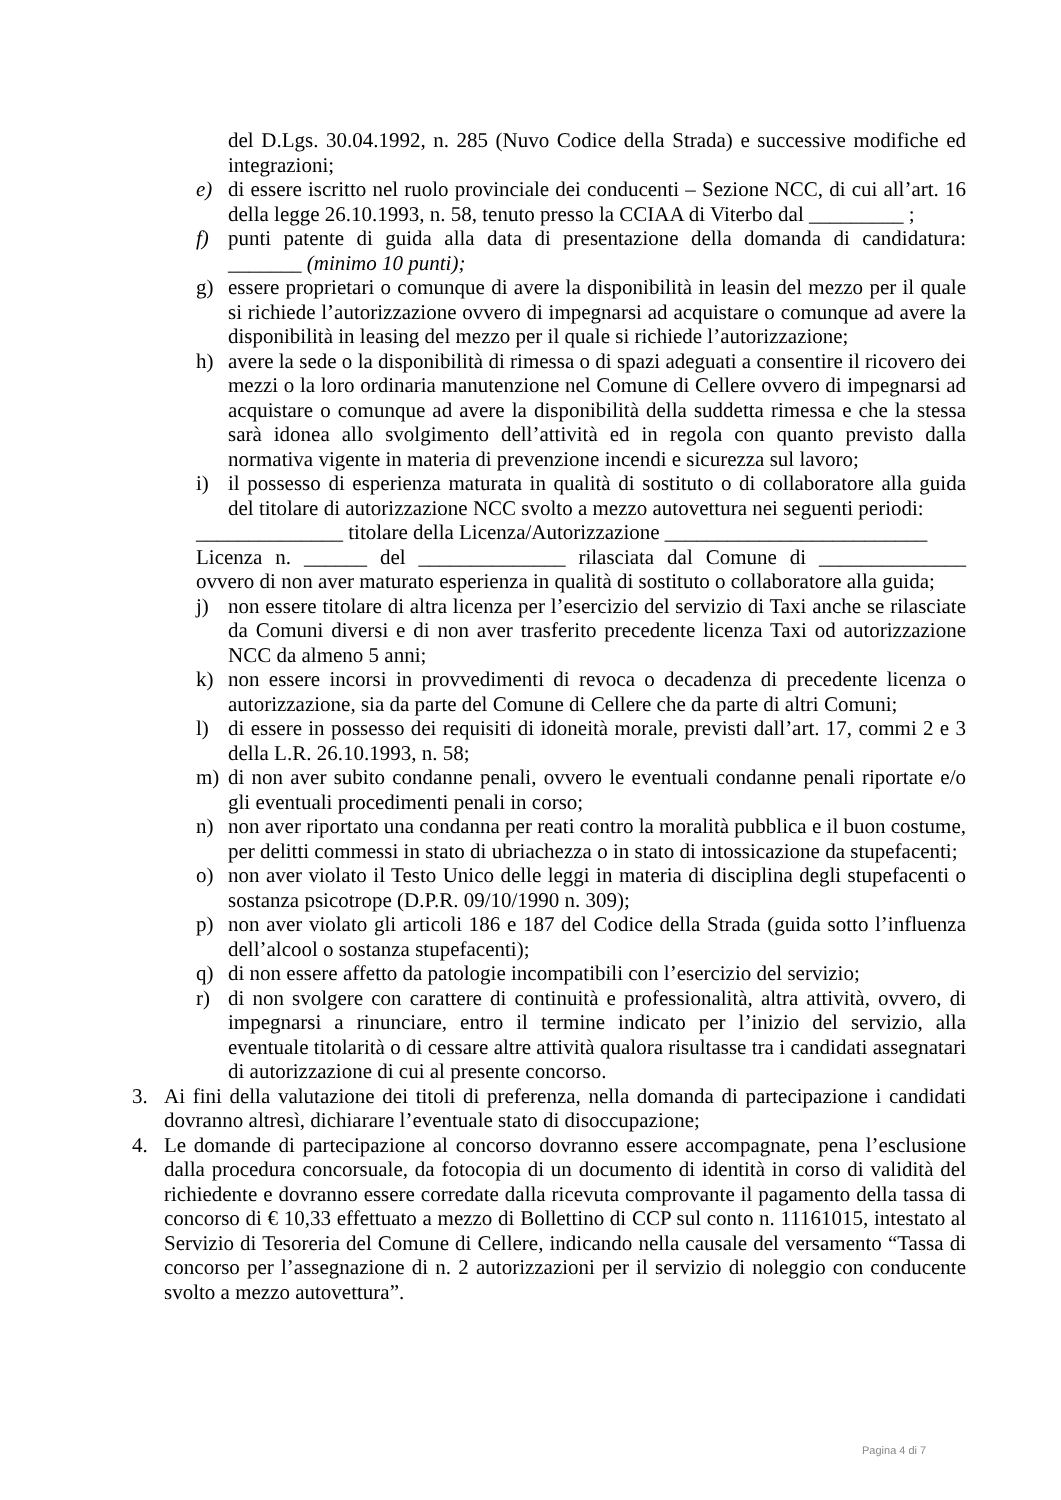del D.Lgs. 30.04.1992, n. 285 (Nuvo Codice della Strada) e successive modifiche ed integrazioni;
e) di essere iscritto nel ruolo provinciale dei conducenti – Sezione NCC, di cui all’art. 16 della legge 26.10.1993, n. 58, tenuto presso la CCIAA di Viterbo dal _________ ;
f) punti patente di guida alla data di presentazione della domanda di candidatura: _______ (minimo 10 punti);
g) essere proprietari o comunque di avere la disponibilità in leasin del mezzo per il quale si richiede l’autorizzazione ovvero di impegnarsi ad acquistare o comunque ad avere la disponibilità in leasing del mezzo per il quale si richiede l’autorizzazione;
h) avere la sede o la disponibilità di rimessa o di spazi adeguati a consentire il ricovero dei mezzi o la loro ordinaria manutenzione nel Comune di Cellere ovvero di impegnarsi ad acquistare o comunque ad avere la disponibilità della suddetta rimessa e che la stessa sarà idonea allo svolgimento dell’attività ed in regola con quanto previsto dalla normativa vigente in materia di prevenzione incendi e sicurezza sul lavoro;
i) il possesso di esperienza maturata in qualità di sostituto o di collaboratore alla guida del titolare di autorizzazione NCC svolto a mezzo autovettura nei seguenti periodi:
______________ titolare della Licenza/Autorizzazione _________________________
Licenza n. ______ del ______________ rilasciata dal Comune di ______________
ovvero di non aver maturato esperienza in qualità di sostituto o collaboratore alla guida;
j) non essere titolare di altra licenza per l’esercizio del servizio di Taxi anche se rilasciate da Comuni diversi e di non aver trasferito precedente licenza Taxi od autorizzazione NCC da almeno 5 anni;
k) non essere incorsi in provvedimenti di revoca o decadenza di precedente licenza o autorizzazione, sia da parte del Comune di Cellere che da parte di altri Comuni;
l) di essere in possesso dei requisiti di idoneità morale, previsti dall’art. 17, commi 2 e 3 della L.R. 26.10.1993, n. 58;
m) di non aver subito condanne penali, ovvero le eventuali condanne penali riportate e/o gli eventuali procedimenti penali in corso;
n) non aver riportato una condanna per reati contro la moralità pubblica e il buon costume, per delitti commessi in stato di ubriachezza o in stato di intossicazione da stupefacenti;
o) non aver violato il Testo Unico delle leggi in materia di disciplina degli stupefacenti o sostanza psicotrope (D.P.R. 09/10/1990 n. 309);
p) non aver violato gli articoli 186 e 187 del Codice della Strada (guida sotto l’influenza dell’alcool o sostanza stupefacenti);
q) di non essere affetto da patologie incompatibili con l’esercizio del servizio;
r) di non svolgere con carattere di continuità e professionalità, altra attività, ovvero, di impegnarsi a rinunciare, entro il termine indicato per l’inizio del servizio, alla eventuale titolarità o di cessare altre attività qualora risultasse tra i candidati assegnatari di autorizzazione di cui al presente concorso.
3. Ai fini della valutazione dei titoli di preferenza, nella domanda di partecipazione i candidati dovranno altresì, dichiarare l’eventuale stato di disoccupazione;
4. Le domande di partecipazione al concorso dovranno essere accompagnate, pena l’esclusione dalla procedura concorsuale, da fotocopia di un documento di identità in corso di validità del richiedente e dovranno essere corredate dalla ricevuta comprovante il pagamento della tassa di concorso di € 10,33 effettuato a mezzo di Bollettino di CCP sul conto n. 11161015, intestato al Servizio di Tesoreria del Comune di Cellere, indicando nella causale del versamento “Tassa di concorso per l’assegnazione di n. 2 autorizzazioni per il servizio di noleggio con conducente svolto a mezzo autovettura”.
Pagina 4 di 7